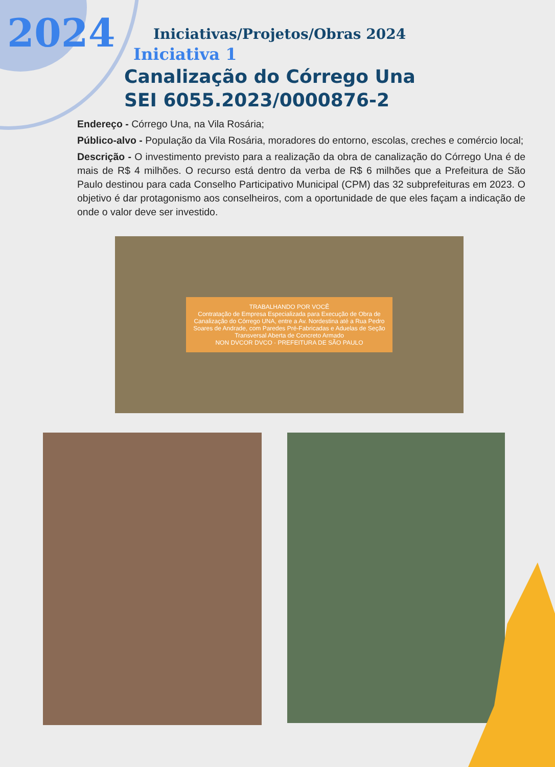2024
Iniciativas/Projetos/Obras 2024
Iniciativa 1
Canalização do Córrego Una
SEI 6055.2023/0000876-2
Endereço - Córrego Una, na Vila Rosária;
Público-alvo - População da Vila Rosária, moradores do entorno, escolas, creches e comércio local;
Descrição - O investimento previsto para a realização da obra de canalização do Córrego Una é de mais de R$ 4 milhões. O recurso está dentro da verba de R$ 6 milhões que a Prefeitura de São Paulo destinou para cada Conselho Participativo Municipal (CPM) das 32 subprefeituras em 2023. O objetivo é dar protagonismo aos conselheiros, com a oportunidade de que eles façam a indicação de onde o valor deve ser investido.
TRABALHANDO POR VOCÊ
Contratação de Empresa Especializada para Execução de Obra de Canalização do Córrego UNA, entre a Av. Nordestina até a Rua Pedro Soares de Andrade, com Paredes Pré-Fabricadas e Aduelas de Seção Transversal Aberta de Concreto Armado
NON DVCOR DVCO · PREFEITURA DE SÃO PAULO